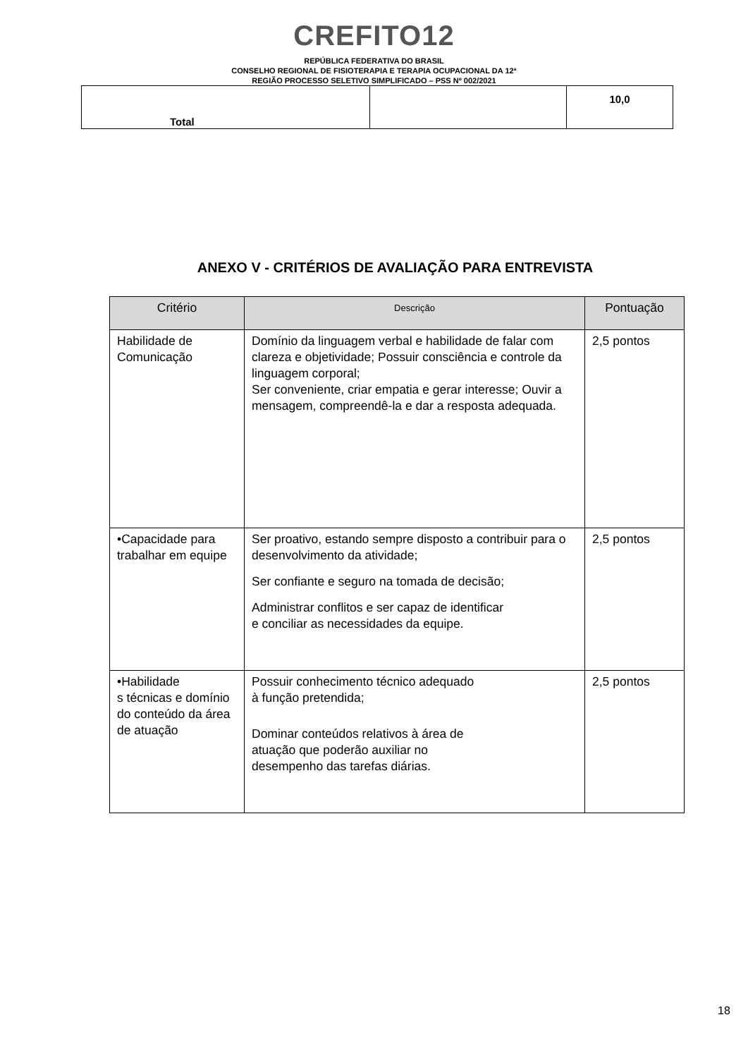CREFITO12
REPÚBLICA FEDERATIVA DO BRASIL
CONSELHO REGIONAL DE FISIOTERAPIA E TERAPIA OCUPACIONAL DA 12ª
REGIÃO PROCESSO SELETIVO SIMPLIFICADO – PSS Nº 002/2021
| Total | | 10,0 |
ANEXO V - CRITÉRIOS DE AVALIAÇÃO PARA ENTREVISTA
| Critério | Descrição | Pontuação |
| --- | --- | --- |
| Habilidade de Comunicação | Domínio da linguagem verbal e habilidade de falar com clareza e objetividade; Possuir consciência e controle da linguagem corporal; Ser conveniente, criar empatia e gerar interesse; Ouvir a mensagem, compreendê-la e dar a resposta adequada. | 2,5 pontos |
| •Capacidade para trabalhar em equipe | Ser proativo, estando sempre disposto a contribuir para o desenvolvimento da atividade; Ser confiante e seguro na tomada de decisão; Administrar conflitos e ser capaz de identificar e conciliar as necessidades da equipe. | 2,5 pontos |
| •Habilidade s técnicas e domínio do conteúdo da área de atuação | Possuir conhecimento técnico adequado à função pretendida; Dominar conteúdos relativos à área de atuação que poderão auxiliar no desempenho das tarefas diárias. | 2,5 pontos |
18